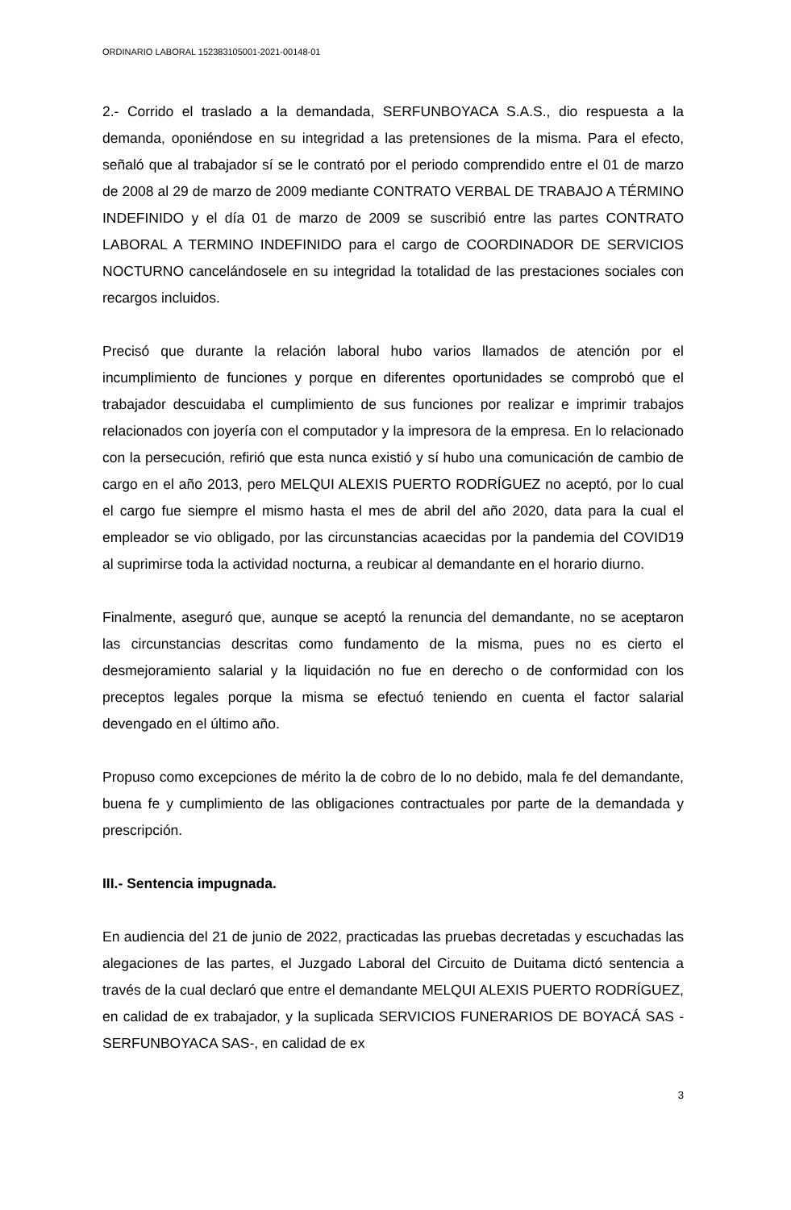ORDINARIO LABORAL 152383105001-2021-00148-01
2.- Corrido el traslado a la demandada, SERFUNBOYACA S.A.S., dio respuesta a la demanda, oponiéndose en su integridad a las pretensiones de la misma. Para el efecto, señaló que al trabajador sí se le contrató por el periodo comprendido entre el 01 de marzo de 2008 al 29 de marzo de 2009 mediante CONTRATO VERBAL DE TRABAJO A TÉRMINO INDEFINIDO y el día 01 de marzo de 2009 se suscribió entre las partes CONTRATO LABORAL A TERMINO INDEFINIDO para el cargo de COORDINADOR DE SERVICIOS NOCTURNO cancelándosele en su integridad la totalidad de las prestaciones sociales con recargos incluidos.
Precisó que durante la relación laboral hubo varios llamados de atención por el incumplimiento de funciones y porque en diferentes oportunidades se comprobó que el trabajador descuidaba el cumplimiento de sus funciones por realizar e imprimir trabajos relacionados con joyería con el computador y la impresora de la empresa. En lo relacionado con la persecución, refirió que esta nunca existió y sí hubo una comunicación de cambio de cargo en el año 2013, pero MELQUI ALEXIS PUERTO RODRÍGUEZ no aceptó, por lo cual el cargo fue siempre el mismo hasta el mes de abril del año 2020, data para la cual el empleador se vio obligado, por las circunstancias acaecidas por la pandemia del COVID19 al suprimirse toda la actividad nocturna, a reubicar al demandante en el horario diurno.
Finalmente, aseguró que, aunque se aceptó la renuncia del demandante, no se aceptaron las circunstancias descritas como fundamento de la misma, pues no es cierto el desmejoramiento salarial y la liquidación no fue en derecho o de conformidad con los preceptos legales porque la misma se efectuó teniendo en cuenta el factor salarial devengado en el último año.
Propuso como excepciones de mérito la de cobro de lo no debido, mala fe del demandante, buena fe y cumplimiento de las obligaciones contractuales por parte de la demandada y prescripción.
III.- Sentencia impugnada.
En audiencia del 21 de junio de 2022, practicadas las pruebas decretadas y escuchadas las alegaciones de las partes, el Juzgado Laboral del Circuito de Duitama dictó sentencia a través de la cual declaró que entre el demandante MELQUI ALEXIS PUERTO RODRÍGUEZ, en calidad de ex trabajador, y la suplicada SERVICIOS FUNERARIOS DE BOYACÁ SAS - SERFUNBOYACA SAS-, en calidad de ex
3